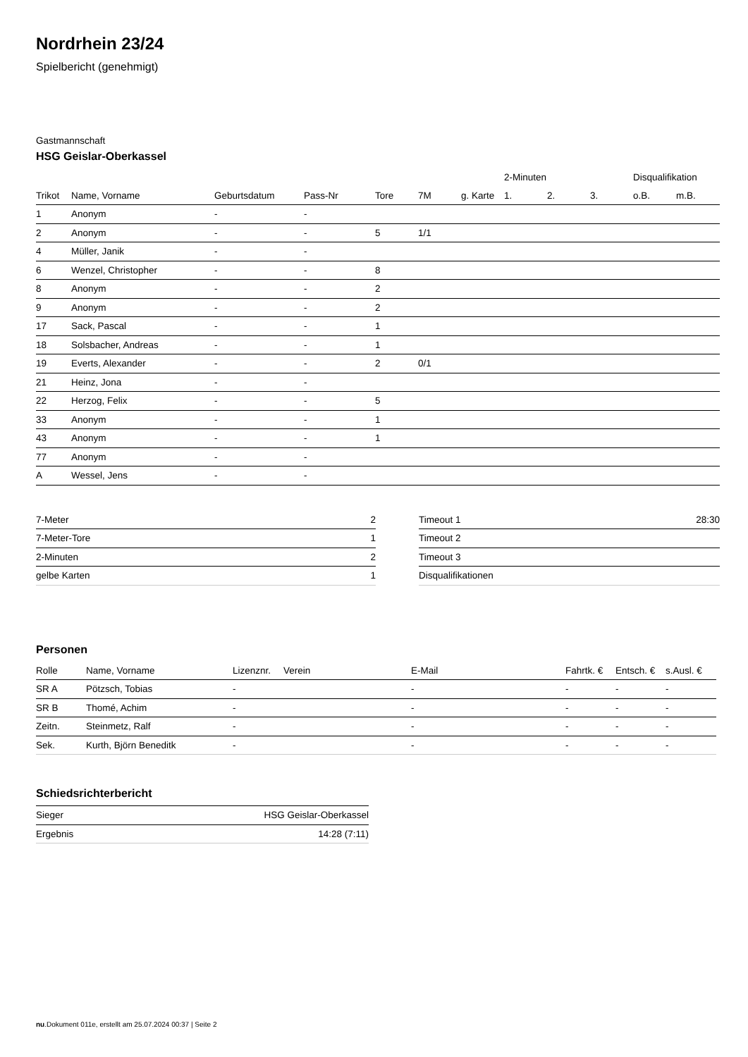Nordrhein 23/24
Spielbericht (genehmigt)
Gastmannschaft
HSG Geislar-Oberkassel
| | | | | | | | 2-Minuten | | | Disqualifikation | |
| --- | --- | --- | --- | --- | --- | --- | --- | --- | --- | --- | --- |
| Trikot | Name, Vorname | Geburtsdatum | Pass-Nr | Tore | 7M | g. Karte | 1. | 2. | 3. | o.B. | m.B. |
| 1 | Anonym | - | - | | | | | | | | |
| 2 | Anonym | - | - | 5 | 1/1 | | | | | | |
| 4 | Müller, Janik | - | - | | | | | | | | |
| 6 | Wenzel, Christopher | - | - | 8 | | | | | | | |
| 8 | Anonym | - | - | 2 | | | | | | | |
| 9 | Anonym | - | - | 2 | | | | | | | |
| 17 | Sack, Pascal | - | - | 1 | | | | | | | |
| 18 | Solsbacher, Andreas | - | - | 1 | | | | | | | |
| 19 | Everts, Alexander | - | - | 2 | 0/1 | | | | | | |
| 21 | Heinz, Jona | - | - | | | | | | | | |
| 22 | Herzog, Felix | - | - | 5 | | | | | | | |
| 33 | Anonym | - | - | 1 | | | | | | | |
| 43 | Anonym | - | - | 1 | | | | | | | |
| 77 | Anonym | - | - | | | | | | | | |
| A | Wessel, Jens | - | - | | | | | | | | |
| 7-Meter | 2 |
| 7-Meter-Tore | 1 |
| 2-Minuten | 2 |
| gelbe Karten | 1 |
| Timeout 1 | 28:30 |
| Timeout 2 | |
| Timeout 3 | |
| Disqualifikationen | |
Personen
| Rolle | Name, Vorname | Lizenznr. | Verein | E-Mail | Fahrtk. € | Entsch. € | s.Ausl. € |
| --- | --- | --- | --- | --- | --- | --- | --- |
| SR A | Pötzsch, Tobias | - | | - | - | - | - |
| SR B | Thomé, Achim | - | | - | - | - | - |
| Zeitn. | Steinmetz, Ralf | - | | - | - | - | - |
| Sek. | Kurth, Björn Beneditk | - | | - | - | - | - |
Schiedsrichterbericht
| Sieger | HSG Geislar-Oberkassel |
| Ergebnis | 14:28 (7:11) |
nu.Dokument 011e, erstellt am 25.07.2024 00:37 | Seite 2